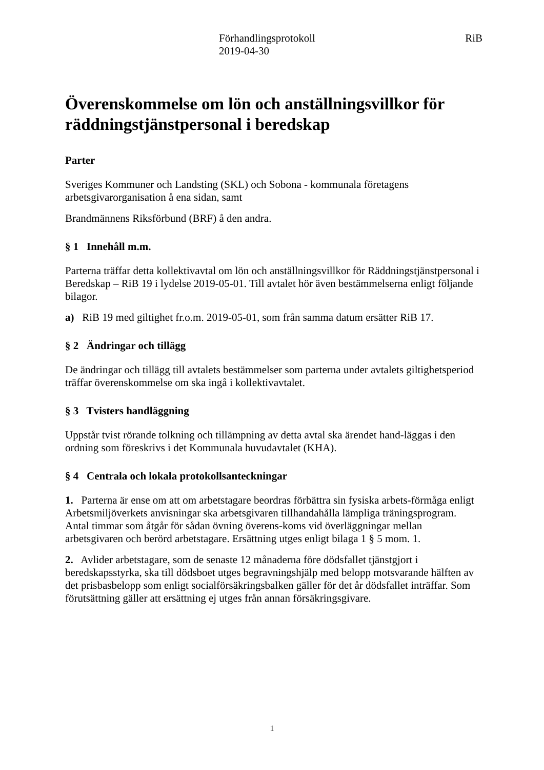Förhandlingsprotokoll
2019-04-30
RiB
Överenskommelse om lön och anställningsvillkor för räddningstjänstpersonal i beredskap
Parter
Sveriges Kommuner och Landsting (SKL) och Sobona - kommunala företagens arbetsgivarorganisation å ena sidan, samt
Brandmännens Riksförbund (BRF) å den andra.
§ 1 Innehåll m.m.
Parterna träffar detta kollektivavtal om lön och anställningsvillkor för Räddningstjänstpersonal i Beredskap – RiB 19 i lydelse 2019-05-01. Till avtalet hör även bestämmelserna enligt följande bilagor.
a) RiB 19 med giltighet fr.o.m. 2019-05-01, som från samma datum ersätter RiB 17.
§ 2 Ändringar och tillägg
De ändringar och tillägg till avtalets bestämmelser som parterna under avtalets giltighetsperiod träffar överenskommelse om ska ingå i kollektivavtalet.
§ 3 Tvisters handläggning
Uppstår tvist rörande tolkning och tillämpning av detta avtal ska ärendet hand-läggas i den ordning som föreskrivs i det Kommunala huvudavtalet (KHA).
§ 4 Centrala och lokala protokollsanteckningar
1. Parterna är ense om att om arbetstagare beordras förbättra sin fysiska arbets-förmåga enligt Arbetsmiljöverkets anvisningar ska arbetsgivaren tillhandahålla lämpliga träningsprogram. Antal timmar som åtgår för sådan övning överens-koms vid överläggningar mellan arbetsgivaren och berörd arbetstagare. Ersättning utges enligt bilaga 1 § 5 mom. 1.
2. Avlider arbetstagare, som de senaste 12 månaderna före dödsfallet tjänstgjort i beredskapsstyrka, ska till dödsboet utges begravningshjälp med belopp motsvarande hälften av det prisbasbelopp som enligt socialförsäkringsbalken gäller för det år dödsfallet inträffar. Som förutsättning gäller att ersättning ej utges från annan försäkringsgivare.
1